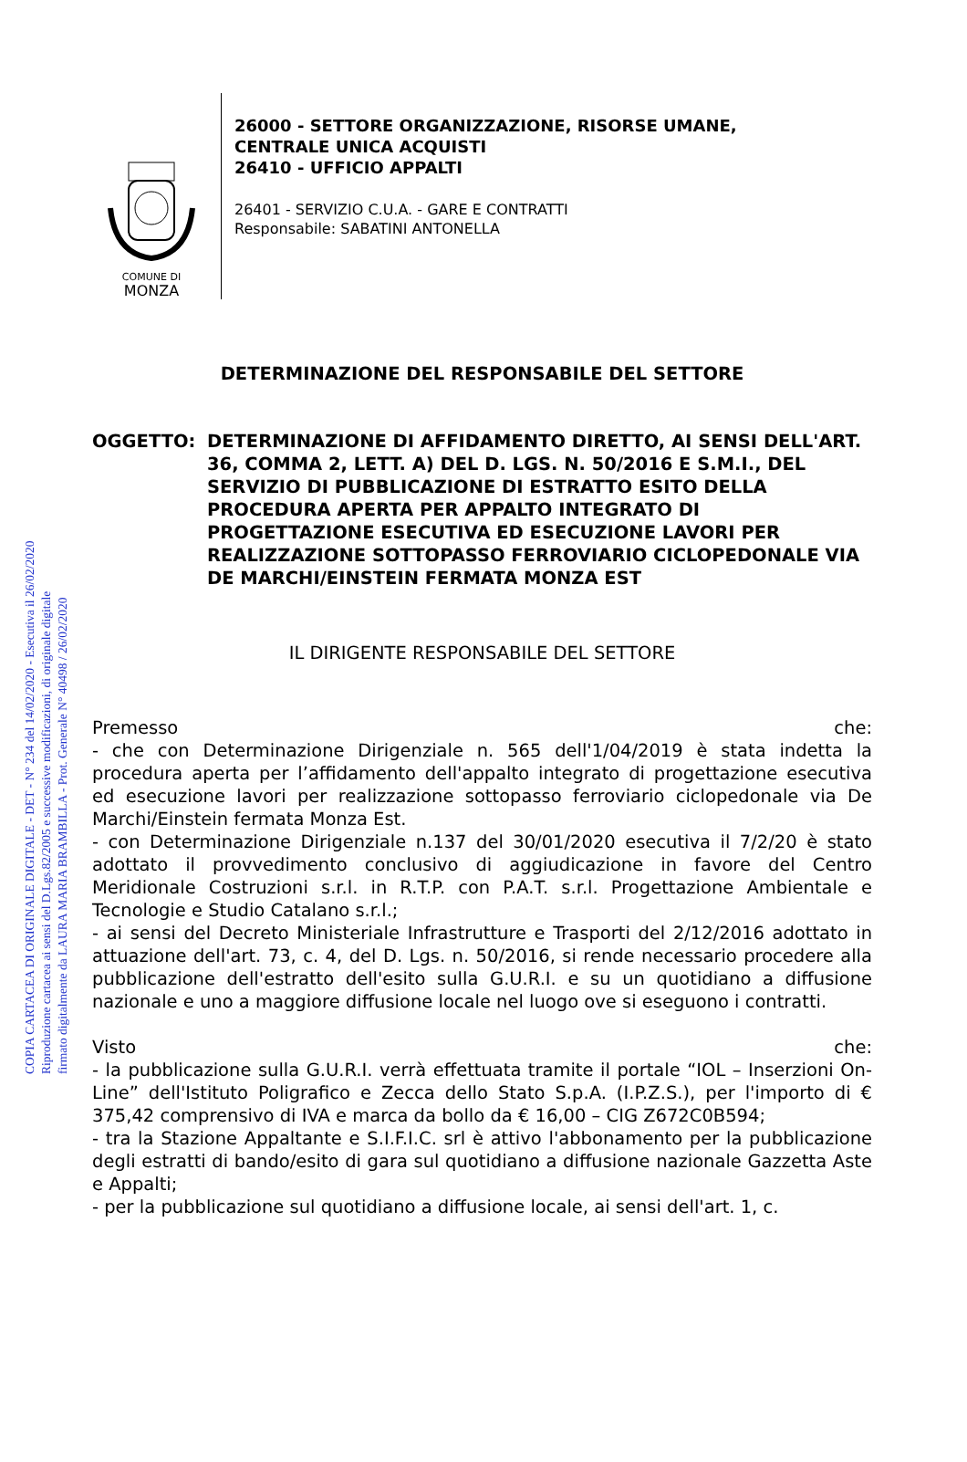COPIA CARTACEA DI ORIGINALE DIGITALE - DET - N° 234 del 14/02/2020 - Esecutiva il 26/02/2020
Riproduzione cartacea ai sensi del D.Lgs.82/2005 e successive modificazioni, di originale digitale
firmato digitalmente da LAURA MARIA BRAMBILLA - Prot. Generale N° 40498 / 26/02/2020
COMUNE DI
MONZA
26000 - SETTORE ORGANIZZAZIONE, RISORSE UMANE,
CENTRALE UNICA ACQUISTI
26410 - UFFICIO APPALTI
26401 - SERVIZIO C.U.A. - GARE E CONTRATTI
Responsabile: SABATINI ANTONELLA
DETERMINAZIONE DEL RESPONSABILE DEL SETTORE
OGGETTO: DETERMINAZIONE DI AFFIDAMENTO DIRETTO, AI SENSI DELL'ART. 36, COMMA 2, LETT. A) DEL D. LGS. N. 50/2016 E S.M.I., DEL SERVIZIO DI PUBBLICAZIONE DI ESTRATTO ESITO DELLA PROCEDURA APERTA PER APPALTO INTEGRATO DI PROGETTAZIONE ESECUTIVA ED ESECUZIONE LAVORI PER REALIZZAZIONE SOTTOPASSO FERROVIARIO CICLOPEDONALE VIA DE MARCHI/EINSTEIN FERMATA MONZA EST
IL DIRIGENTE RESPONSABILE DEL SETTORE
Premesso che:
- che con Determinazione Dirigenziale n. 565 dell'1/04/2019 è stata indetta la procedura aperta per l’affidamento dell'appalto integrato di progettazione esecutiva ed esecuzione lavori per realizzazione sottopasso ferroviario ciclopedonale via De Marchi/Einstein fermata Monza Est.
- con Determinazione Dirigenziale n.137 del 30/01/2020 esecutiva il 7/2/20 è stato adottato il provvedimento conclusivo di aggiudicazione in favore del Centro Meridionale Costruzioni s.r.l. in R.T.P. con P.A.T. s.r.l. Progettazione Ambientale e Tecnologie e Studio Catalano s.r.l.;
- ai sensi del Decreto Ministeriale Infrastrutture e Trasporti del 2/12/2016 adottato in attuazione dell'art. 73, c. 4, del D. Lgs. n. 50/2016, si rende necessario procedere alla pubblicazione dell'estratto dell'esito sulla G.U.R.I. e su un quotidiano a diffusione nazionale e uno a maggiore diffusione locale nel luogo ove si eseguono i contratti.
Visto che:
- la pubblicazione sulla G.U.R.I. verrà effettuata tramite il portale “IOL – Inserzioni On-Line” dell'Istituto Poligrafico e Zecca dello Stato S.p.A. (I.P.Z.S.), per l'importo di € 375,42 comprensivo di IVA e marca da bollo da € 16,00 – CIG Z672C0B594;
- tra la Stazione Appaltante e S.I.F.I.C. srl è attivo l'abbonamento per la pubblicazione degli estratti di bando/esito di gara sul quotidiano a diffusione nazionale Gazzetta Aste e Appalti;
- per la pubblicazione sul quotidiano a diffusione locale, ai sensi dell'art. 1, c.